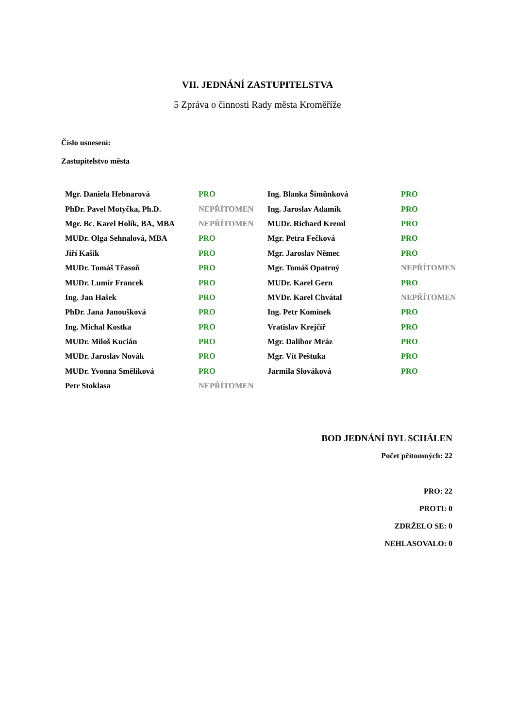VII. JEDNÁNÍ ZASTUPITELSTVA
5 Zpráva o činnosti Rady města Kroměříže
Číslo usnesení:
Zastupitelstvo města
| Mgr. Daniela Hebnarová | PRO | Ing. Blanka Šimůnková | PRO |
| PhDr. Pavel Motyčka, Ph.D. | NEPŘÍTOMEN | Ing. Jaroslav Adamík | PRO |
| Mgr. Bc. Karel Holík, BA, MBA | NEPŘÍTOMEN | MUDr. Richard Kreml | PRO |
| MUDr. Olga Sehnalová, MBA | PRO | Mgr. Petra Fečková | PRO |
| Jiří Kašík | PRO | Mgr. Jaroslav Němec | PRO |
| MUDr. Tomáš Třasoň | PRO | Mgr. Tomáš Opatrný | NEPŘÍTOMEN |
| MUDr. Lumír Francek | PRO | MUDr. Karel Gern | PRO |
| Ing. Jan Hašek | PRO | MVDr. Karel Chvátal | NEPŘÍTOMEN |
| PhDr. Jana Janoušková | PRO | Ing. Petr Komínek | PRO |
| Ing. Michal Kostka | PRO | Vratislav Krejčíř | PRO |
| MUDr. Miloš Kucián | PRO | Mgr. Dalibor Mráz | PRO |
| MUDr. Jaroslav Novák | PRO | Mgr. Vít Peštuka | PRO |
| MUDr. Yvonna Smělíková | PRO | Jarmila Slováková | PRO |
| Petr Stoklasa | NEPŘÍTOMEN | | |
BOD JEDNÁNÍ BYL SCHÁLEN
Počet přítomných: 22
PRO: 22
PROTI: 0
ZDRŽELO SE: 0
NEHLASOVALO: 0